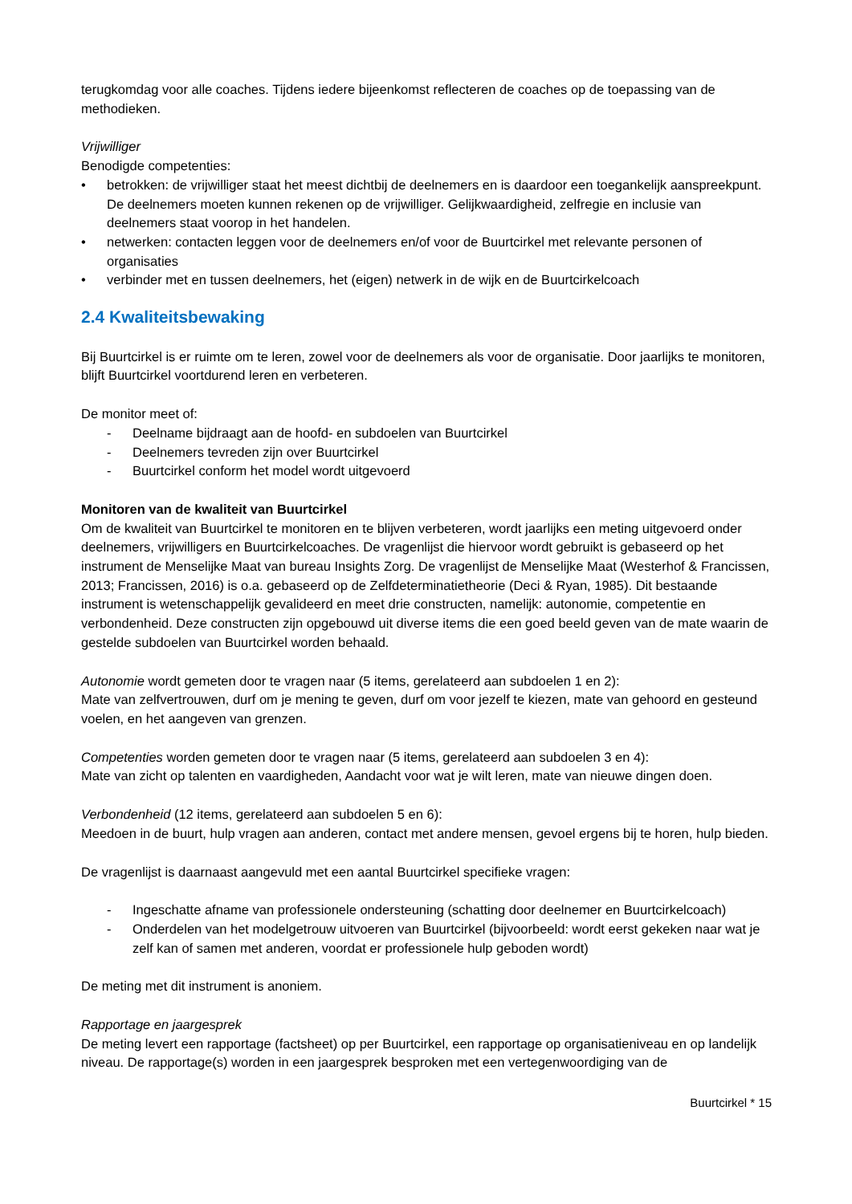terugkomdag voor alle coaches. Tijdens iedere bijeenkomst reflecteren de coaches op de toepassing van de methodieken.
Vrijwilliger
Benodigde competenties:
• betrokken: de vrijwilliger staat het meest dichtbij de deelnemers en is daardoor een toegankelijk aanspreekpunt. De deelnemers moeten kunnen rekenen op de vrijwilliger. Gelijkwaardigheid, zelfregie en inclusie van deelnemers staat voorop in het handelen.
• netwerken: contacten leggen voor de deelnemers en/of voor de Buurtcirkel met relevante personen of organisaties
• verbinder met en tussen deelnemers, het (eigen) netwerk in de wijk en de Buurtcirkelcoach
2.4 Kwaliteitsbewaking
Bij Buurtcirkel is er ruimte om te leren, zowel voor de deelnemers als voor de organisatie. Door jaarlijks te monitoren, blijft Buurtcirkel voortdurend leren en verbeteren.
De monitor meet of:
- Deelname bijdraagt aan de hoofd- en subdoelen van Buurtcirkel
- Deelnemers tevreden zijn over Buurtcirkel
- Buurtcirkel conform het model wordt uitgevoerd
Monitoren van de kwaliteit van Buurtcirkel
Om de kwaliteit van Buurtcirkel te monitoren en te blijven verbeteren, wordt jaarlijks een meting uitgevoerd onder deelnemers, vrijwilligers en Buurtcirkelcoaches. De vragenlijst die hiervoor wordt gebruikt is gebaseerd op het instrument de Menselijke Maat van bureau Insights Zorg. De vragenlijst de Menselijke Maat (Westerhof & Francissen, 2013; Francissen, 2016) is o.a. gebaseerd op de Zelfdeterminatietheorie (Deci & Ryan, 1985). Dit bestaande instrument is wetenschappelijk gevalideerd en meet drie constructen, namelijk: autonomie, competentie en verbondenheid. Deze constructen zijn opgebouwd uit diverse items die een goed beeld geven van de mate waarin de gestelde subdoelen van Buurtcirkel worden behaald.
Autonomie wordt gemeten door te vragen naar (5 items, gerelateerd aan subdoelen 1 en 2):
Mate van zelfvertrouwen, durf om je mening te geven, durf om voor jezelf te kiezen, mate van gehoord en gesteund voelen, en het aangeven van grenzen.
Competenties worden gemeten door te vragen naar (5 items, gerelateerd aan subdoelen 3 en 4):
Mate van zicht op talenten en vaardigheden, Aandacht voor wat je wilt leren, mate van nieuwe dingen doen.
Verbondenheid (12 items, gerelateerd aan subdoelen 5 en 6):
Meedoen in de buurt, hulp vragen aan anderen, contact met andere mensen, gevoel ergens bij te horen, hulp bieden.
De vragenlijst is daarnaast aangevuld met een aantal Buurtcirkel specifieke vragen:
- Ingeschatte afname van professionele ondersteuning (schatting door deelnemer en Buurtcirkelcoach)
- Onderdelen van het modelgetrouw uitvoeren van Buurtcirkel (bijvoorbeeld: wordt eerst gekeken naar wat je zelf kan of samen met anderen, voordat er professionele hulp geboden wordt)
De meting met dit instrument is anoniem.
Rapportage en jaargesprek
De meting levert een rapportage (factsheet) op per Buurtcirkel, een rapportage op organisatieniveau en op landelijk niveau. De rapportage(s) worden in een jaargesprek besproken met een vertegenwoordiging van de
Buurtcirkel * 15